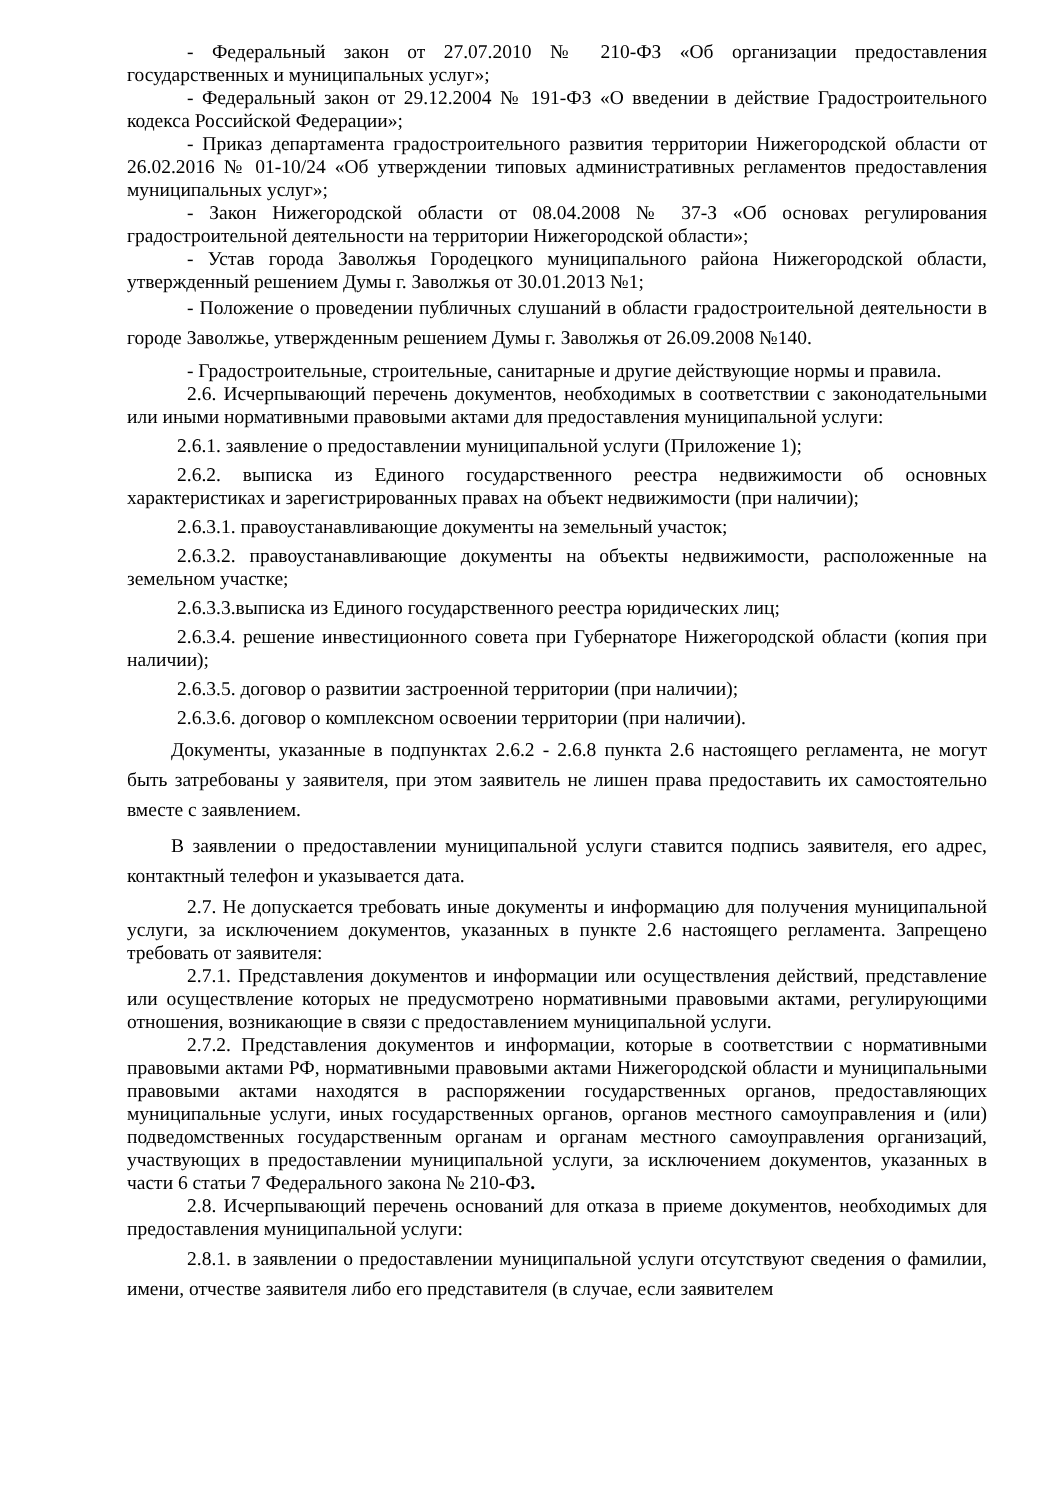- Федеральный закон от 27.07.2010 № 210-ФЗ «Об организации предоставления государственных и муниципальных услуг»;
- Федеральный закон от 29.12.2004 № 191-ФЗ «О введении в действие Градостроительного кодекса Российской Федерации»;
- Приказ департамента градостроительного развития территории Нижегородской области от 26.02.2016 № 01-10/24 «Об утверждении типовых административных регламентов предоставления муниципальных услуг»;
- Закон Нижегородской области от 08.04.2008 № 37-З «Об основах регулирования градостроительной деятельности на территории Нижегородской области»;
- Устав города Заволжья Городецкого муниципального района Нижегородской области, утвержденный решением Думы г. Заволжья от 30.01.2013 №1;
- Положение о проведении публичных слушаний в области градостроительной деятельности в городе Заволжье, утвержденным решением Думы г. Заволжья от 26.09.2008 №140.
- Градостроительные, строительные, санитарные и другие действующие нормы и правила.
2.6. Исчерпывающий перечень документов, необходимых в соответствии с законодательными или иными нормативными правовыми актами для предоставления муниципальной услуги:
2.6.1. заявление о предоставлении муниципальной услуги (Приложение 1);
2.6.2. выписка из Единого государственного реестра недвижимости об основных характеристиках и зарегистрированных правах на объект недвижимости (при наличии);
2.6.3.1. правоустанавливающие документы на земельный участок;
2.6.3.2. правоустанавливающие документы на объекты недвижимости, расположенные на земельном участке;
2.6.3.3.выписка из Единого государственного реестра юридических лиц;
2.6.3.4. решение инвестиционного совета при Губернаторе Нижегородской области (копия при наличии);
2.6.3.5. договор о развитии застроенной территории (при наличии);
2.6.3.6. договор о комплексном освоении территории (при наличии).
Документы, указанные в подпунктах 2.6.2 - 2.6.8 пункта 2.6 настоящего регламента, не могут быть затребованы у заявителя, при этом заявитель не лишен права предоставить их самостоятельно вместе с заявлением.
В заявлении о предоставлении муниципальной услуги ставится подпись заявителя, его адрес, контактный телефон и указывается дата.
2.7. Не допускается требовать иные документы и информацию для получения муниципальной услуги, за исключением документов, указанных в пункте 2.6 настоящего регламента. Запрещено требовать от заявителя:
2.7.1. Представления документов и информации или осуществления действий, представление или осуществление которых не предусмотрено нормативными правовыми актами, регулирующими отношения, возникающие в связи с предоставлением муниципальной услуги.
2.7.2. Представления документов и информации, которые в соответствии с нормативными правовыми актами РФ, нормативными правовыми актами Нижегородской области и муниципальными правовыми актами находятся в распоряжении государственных органов, предоставляющих муниципальные услуги, иных государственных органов, органов местного самоуправления и (или) подведомственных государственным органам и органам местного самоуправления организаций, участвующих в предоставлении муниципальной услуги, за исключением документов, указанных в части 6 статьи 7 Федерального закона № 210-ФЗ.
2.8. Исчерпывающий перечень оснований для отказа в приеме документов, необходимых для предоставления муниципальной услуги:
2.8.1. в заявлении о предоставлении муниципальной услуги отсутствуют сведения о фамилии, имени, отчестве заявителя либо его представителя (в случае, если заявителем